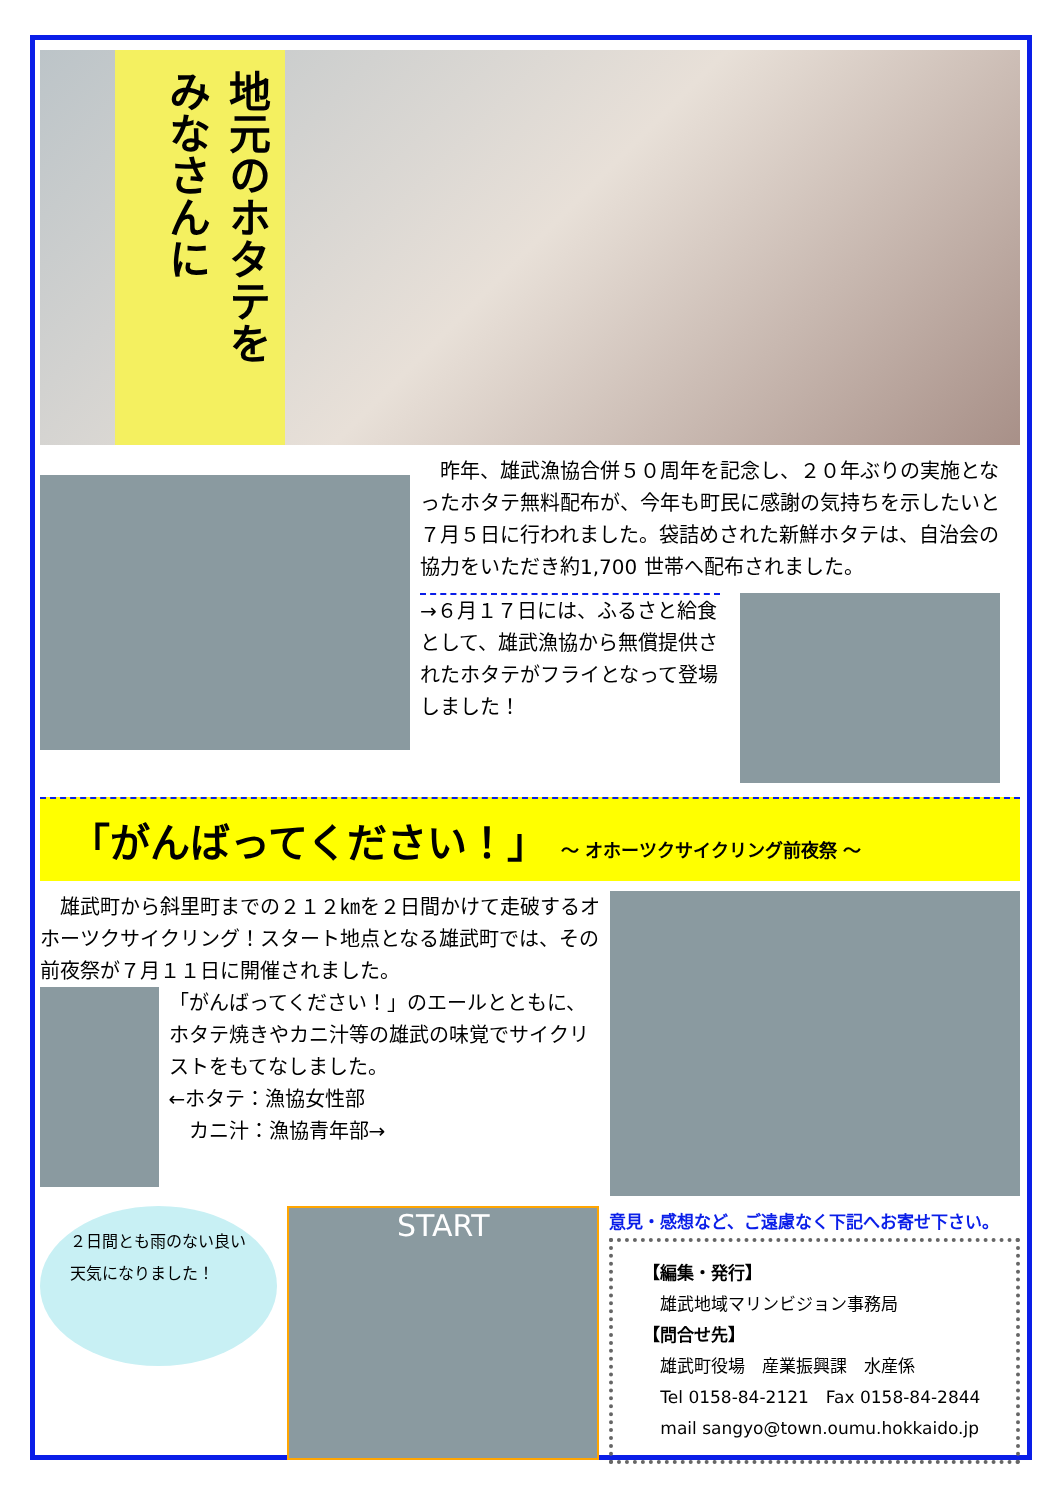地元のホタテを
みなさんに
　昨年、雄武漁協合併５０周年を記念し、２０年ぶりの実施となったホタテ無料配布が、今年も町民に感謝の気持ちを示したいと７月５日に行われました。袋詰めされた新鮮ホタテは、自治会の協力をいただき約1,700 世帯へ配布されました。
→６月１７日には、ふるさと給食として、雄武漁協から無償提供されたホタテがフライとなって登場しました！
「がんばってください！」 ～ オホーツクサイクリング前夜祭 ～
　雄武町から斜里町までの２１２㎞を２日間かけて走破するオホーツクサイクリング！スタート地点となる雄武町では、その前夜祭が７月１１日に開催されました。
「がんばってください！」のエールとともに、ホタテ焼きやカニ汁等の雄武の味覚でサイクリストをもてなしました。
←ホタテ：漁協女性部
　カニ汁：漁協青年部→
２日間とも雨のない良い天気になりました！
START
意見・感想など、ご遠慮なく下記へお寄せ下さい。
【編集・発行】
　雄武地域マリンビジョン事務局
【問合せ先】
　雄武町役場　産業振興課　水産係
　Tel 0158-84-2121　Fax 0158-84-2844
　mail sangyo@town.oumu.hokkaido.jp